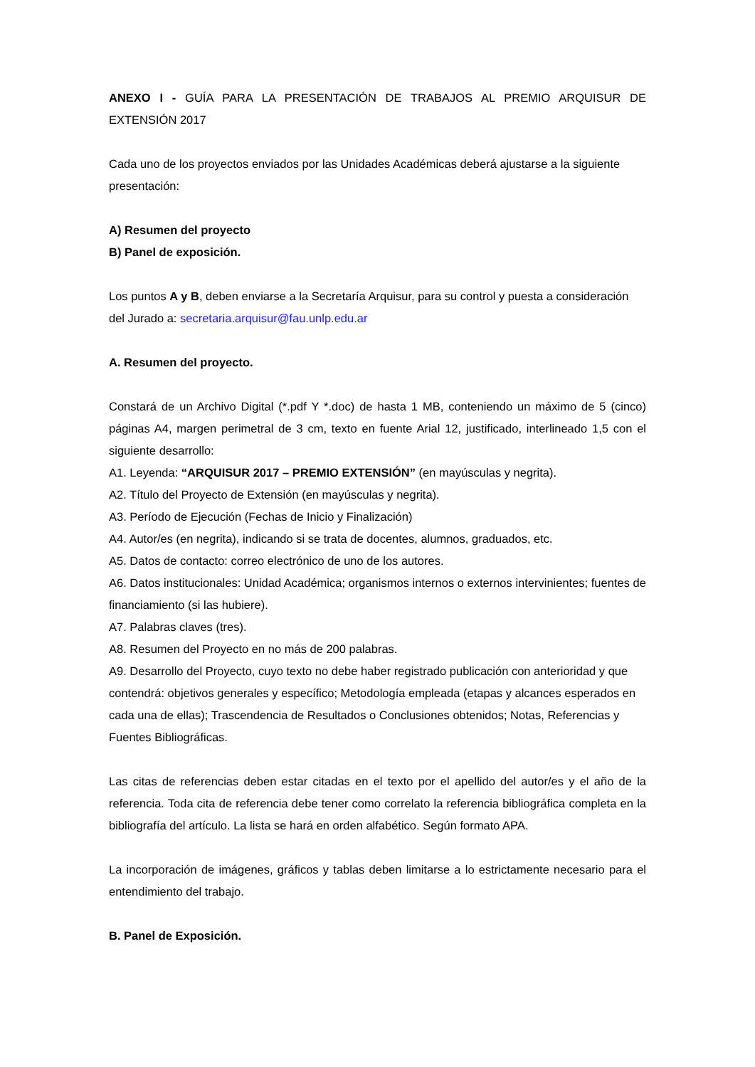ANEXO I - GUÍA PARA LA PRESENTACIÓN DE TRABAJOS AL PREMIO ARQUISUR DE EXTENSIÓN 2017
Cada uno de los proyectos enviados por las Unidades Académicas deberá ajustarse a la siguiente presentación:
A) Resumen del proyecto
B) Panel de exposición.
Los puntos A y B, deben enviarse a la Secretaría Arquisur, para su control y puesta a consideración del Jurado a: secretaria.arquisur@fau.unlp.edu.ar
A. Resumen del proyecto.
Constará de un Archivo Digital (*.pdf Y *.doc) de hasta 1 MB, conteniendo un máximo de 5 (cinco) páginas A4, margen perimetral de 3 cm, texto en fuente Arial 12, justificado, interlineado 1,5 con el siguiente desarrollo:
A1. Leyenda: “ARQUISUR 2017 – PREMIO EXTENSIÓN” (en mayúsculas y negrita).
A2. Título del Proyecto de Extensión (en mayúsculas y negrita).
A3. Período de Ejecución (Fechas de Inicio y Finalización)
A4. Autor/es (en negrita), indicando si se trata de docentes, alumnos, graduados, etc.
A5. Datos de contacto: correo electrónico de uno de los autores.
A6. Datos institucionales: Unidad Académica; organismos internos o externos intervinientes; fuentes de financiamiento (si las hubiere).
A7. Palabras claves (tres).
A8. Resumen del Proyecto en no más de 200 palabras.
A9. Desarrollo del Proyecto, cuyo texto no debe haber registrado publicación con anterioridad y que contendrá: objetivos generales y específico; Metodología empleada (etapas y alcances esperados en cada una de ellas); Trascendencia de Resultados o Conclusiones obtenidos; Notas, Referencias y Fuentes Bibliográficas.
Las citas de referencias deben estar citadas en el texto por el apellido del autor/es y el año de la referencia. Toda cita de referencia debe tener como correlato la referencia bibliográfica completa en la bibliografía del artículo. La lista se hará en orden alfabético. Según formato APA.
La incorporación de imágenes, gráficos y tablas deben limitarse a lo estrictamente necesario para el entendimiento del trabajo.
B. Panel de Exposición.